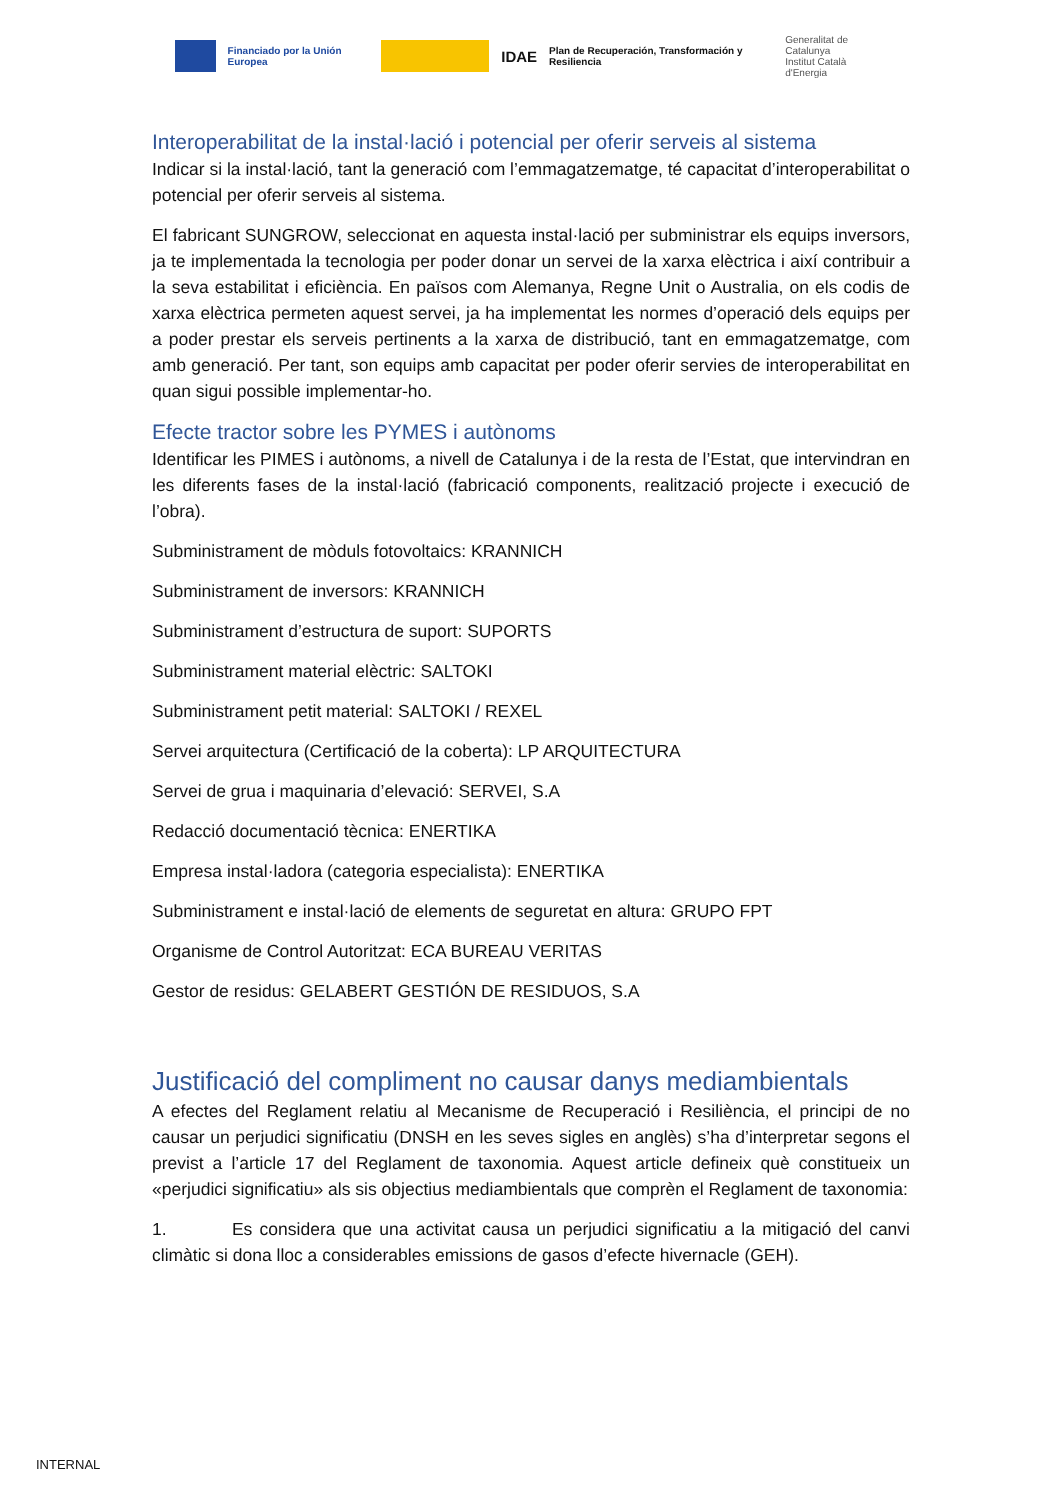Financiado por la Unión Europea
IDAE
Plan de Recuperación, Transformación y Resiliencia
Generalitat de Catalunya
Institut Català d'Energia
Interoperabilitat de la instal·lació i potencial per oferir serveis al sistema
Indicar si la instal·lació, tant la generació com l’emmagatzematge, té capacitat d’interoperabilitat o potencial per oferir serveis al sistema.
El fabricant SUNGROW, seleccionat en aquesta instal·lació per subministrar els equips inversors, ja te implementada la tecnologia per poder donar un servei de la xarxa elèctrica i així contribuir a la seva estabilitat i eficiència. En països com Alemanya, Regne Unit o Australia, on els codis de xarxa elèctrica permeten aquest servei, ja ha implementat les normes d’operació dels equips per a poder prestar els serveis pertinents a la xarxa de distribució, tant en emmagatzematge, com amb generació. Per tant, son equips amb capacitat per poder oferir servies de interoperabilitat en quan sigui possible implementar-ho.
Efecte tractor sobre les PYMES i autònoms
Identificar les PIMES i autònoms, a nivell de Catalunya i de la resta de l’Estat, que intervindran en les diferents fases de la instal·lació (fabricació components, realització projecte i execució de l’obra).
Subministrament de mòduls fotovoltaics: KRANNICH
Subministrament de inversors: KRANNICH
Subministrament d’estructura de suport: SUPORTS
Subministrament material elèctric: SALTOKI
Subministrament petit material: SALTOKI / REXEL
Servei arquitectura (Certificació de la coberta): LP ARQUITECTURA
Servei de grua i maquinaria d’elevació: SERVEI, S.A
Redacció documentació tècnica: ENERTIKA
Empresa instal·ladora (categoria especialista): ENERTIKA
Subministrament e instal·lació de elements de seguretat en altura: GRUPO FPT
Organisme de Control Autoritzat: ECA BUREAU VERITAS
Gestor de residus: GELABERT GESTIÓN DE RESIDUOS, S.A
Justificació del compliment no causar danys mediambientals
A efectes del Reglament relatiu al Mecanisme de Recuperació i Resiliència, el principi de no causar un perjudici significatiu (DNSH en les seves sigles en anglès) s’ha d’interpretar segons el previst a l’article 17 del Reglament de taxonomia. Aquest article defineix què constitueix un «perjudici significatiu» als sis objectius mediambientals que comprèn el Reglament de taxonomia:
1. Es considera que una activitat causa un perjudici significatiu a la mitigació del canvi climàtic si dona lloc a considerables emissions de gasos d’efecte hivernacle (GEH).
INTERNAL